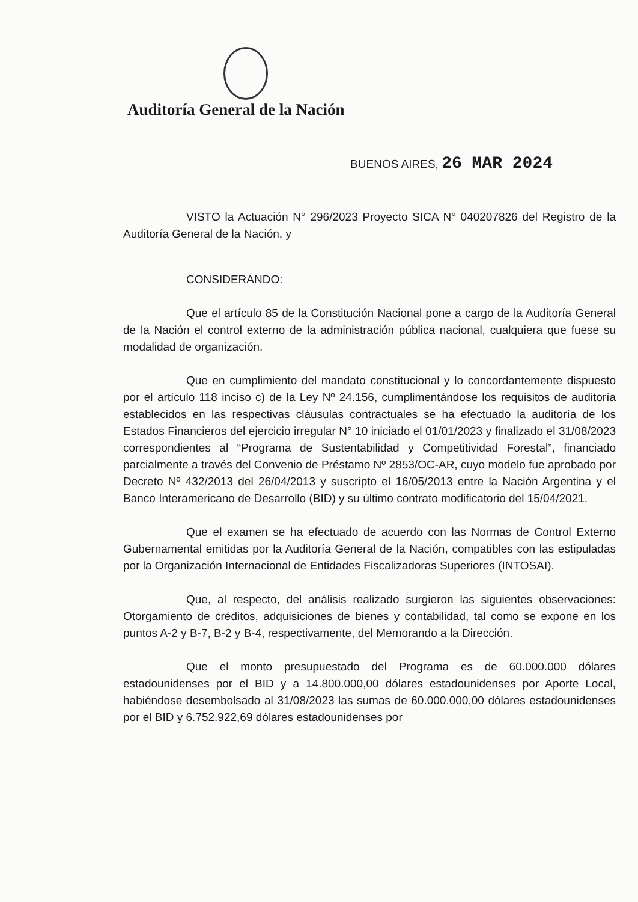Auditoría General de la Nación
BUENOS AIRES, 26 MAR 2024
VISTO la Actuación N° 296/2023 Proyecto SICA N° 040207826 del Registro de la Auditoría General de la Nación, y
CONSIDERANDO:
Que el artículo 85 de la Constitución Nacional pone a cargo de la Auditoría General de la Nación el control externo de la administración pública nacional, cualquiera que fuese su modalidad de organización.
Que en cumplimiento del mandato constitucional y lo concordantemente dispuesto por el artículo 118 inciso c) de la Ley Nº 24.156, cumplimentándose los requisitos de auditoría establecidos en las respectivas cláusulas contractuales se ha efectuado la auditoría de los Estados Financieros del ejercicio irregular N° 10 iniciado el 01/01/2023 y finalizado el 31/08/2023 correspondientes al “Programa de Sustentabilidad y Competitividad Forestal”, financiado parcialmente a través del Convenio de Préstamo Nº 2853/OC-AR, cuyo modelo fue aprobado por Decreto Nº 432/2013 del 26/04/2013 y suscripto el 16/05/2013 entre la Nación Argentina y el Banco Interamericano de Desarrollo (BID) y su último contrato modificatorio del 15/04/2021.
Que el examen se ha efectuado de acuerdo con las Normas de Control Externo Gubernamental emitidas por la Auditoría General de la Nación, compatibles con las estipuladas por la Organización Internacional de Entidades Fiscalizadoras Superiores (INTOSAI).
Que, al respecto, del análisis realizado surgieron las siguientes observaciones: Otorgamiento de créditos, adquisiciones de bienes y contabilidad, tal como se expone en los puntos A-2 y B-7, B-2 y B-4, respectivamente, del Memorando a la Dirección.
Que el monto presupuestado del Programa es de 60.000.000 dólares estadounidenses por el BID y a 14.800.000,00 dólares estadounidenses por Aporte Local, habiéndose desembolsado al 31/08/2023 las sumas de 60.000.000,00 dólares estadounidenses por el BID y 6.752.922,69 dólares estadounidenses por